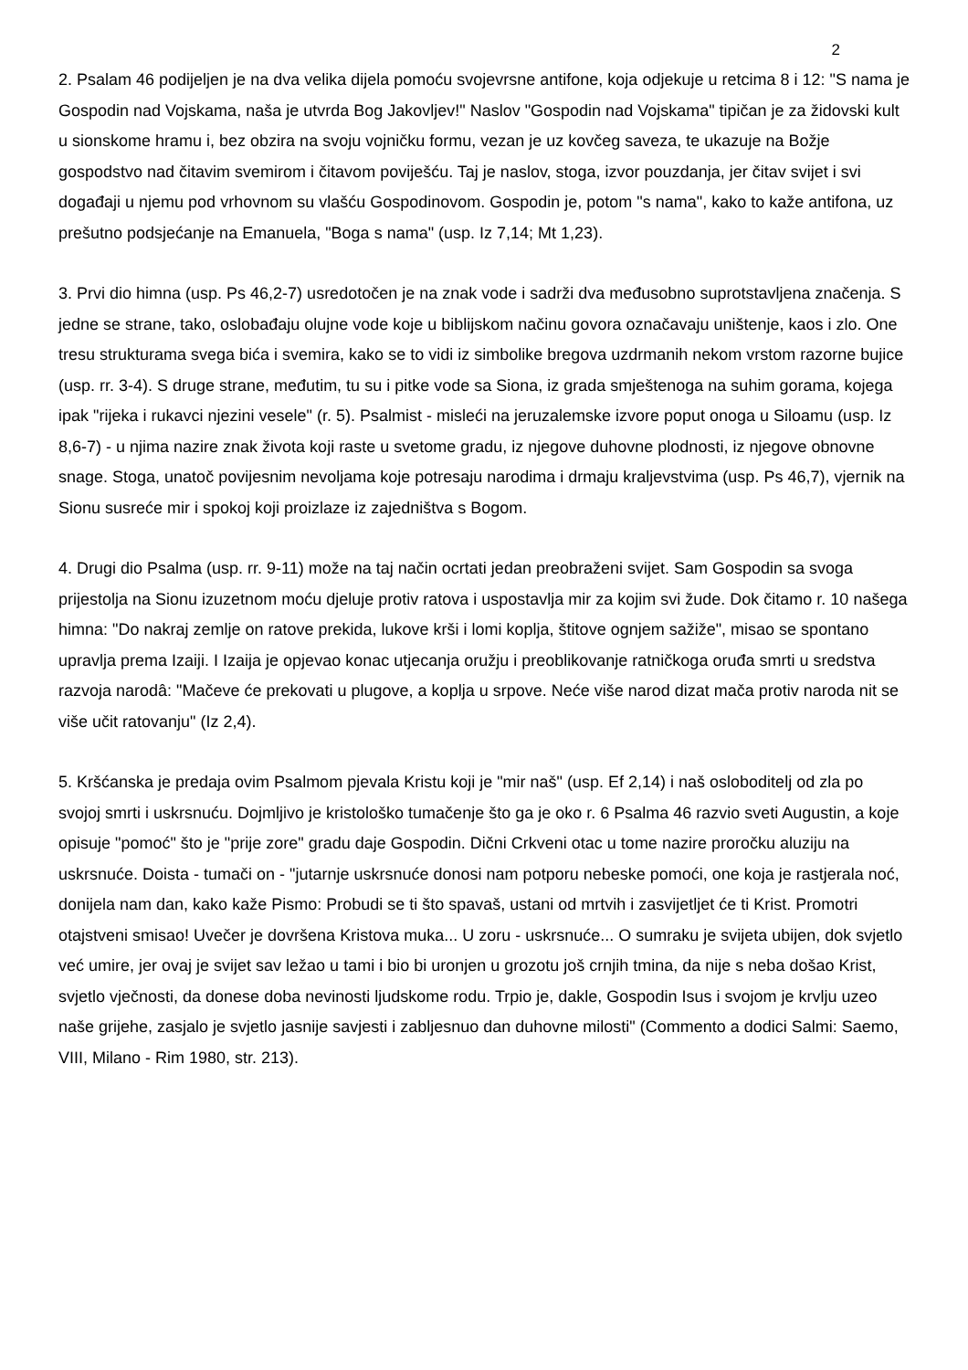2
2. Psalam 46 podijeljen je na dva velika dijela pomoću svojevrsne antifone, koja odjekuje u retcima 8 i 12: "S nama je Gospodin nad Vojskama, naša je utvrda Bog Jakovljev!" Naslov "Gospodin nad Vojskama" tipičan je za židovski kult u sionskome hramu i, bez obzira na svoju vojničku formu, vezan je uz kovčeg saveza, te ukazuje na Božje gospodstvo nad čitavim svemirom i čitavom poviješću. Taj je naslov, stoga, izvor pouzdanja, jer čitav svijet i svi događaji u njemu pod vrhovnom su vlašću Gospodinovom. Gospodin je, potom "s nama", kako to kaže antifona, uz prešutno podsjećanje na Emanuela, "Boga s nama" (usp. Iz 7,14; Mt 1,23).
3. Prvi dio himna (usp. Ps 46,2-7) usredotočen je na znak vode i sadrži dva međusobno suprotstavljena značenja. S jedne se strane, tako, oslobađaju olujne vode koje u biblijskom načinu govora označavaju uništenje, kaos i zlo. One tresu strukturama svega bića i svemira, kako se to vidi iz simbolike bregova uzdrmanih nekom vrstom razorne bujice (usp. rr. 3-4). S druge strane, međutim, tu su i pitke vode sa Siona, iz grada smještenoga na suhim gorama, kojega ipak "rijeka i rukavci njezini vesele" (r. 5). Psalmist - misleći na jeruzalemske izvore poput onoga u Siloamu (usp. Iz 8,6-7) - u njima nazire znak života koji raste u svetome gradu, iz njegove duhovne plodnosti, iz njegove obnovne snage. Stoga, unatoč povijesnim nevoljama koje potresaju narodima i drmaju kraljevstvima (usp. Ps 46,7), vjernik na Sionu susreće mir i spokoj koji proizlaze iz zajedništva s Bogom.
4. Drugi dio Psalma (usp. rr. 9-11) može na taj način ocrtati jedan preobraženi svijet. Sam Gospodin sa svoga prijestolja na Sionu izuzetnom moću djeluje protiv ratova i uspostavlja mir za kojim svi žude. Dok čitamo r. 10 našega himna: "Do nakraj zemlje on ratove prekida, lukove krši i lomi koplja, štitove ognjem sažiže", misao se spontano upravlja prema Izaiji. I Izaija je opjevao konac utjecanja oružju i preoblikovanje ratničkoga oruđa smrti u sredstva razvoja narodâ: "Mačeve će prekovati u plugove, a koplja u srpove. Neće više narod dizat mača protiv naroda nit se više učit ratovanju" (Iz 2,4).
5. Kršćanska je predaja ovim Psalmom pjevala Kristu koji je "mir naš" (usp. Ef 2,14) i naš osloboditelj od zla po svojoj smrti i uskrsnuću. Dojmljivo je kristološko tumačenje što ga je oko r. 6 Psalma 46 razvio sveti Augustin, a koje opisuje "pomoć" što je "prije zore" gradu daje Gospodin. Dični Crkveni otac u tome nazire proročku aluziju na uskrsnuće. Doista - tumači on - "jutarnje uskrsnuće donosi nam potporu nebeske pomoći, one koja je rastjerala noć, donijela nam dan, kako kaže Pismo: Probudi se ti što spavaš, ustani od mrtvih i zasvijetljet će ti Krist. Promotri otajstveni smisao! Uvečer je dovršena Kristova muka... U zoru - uskrsnuće... O sumraku je svijeta ubijen, dok svjetlo već umire, jer ovaj je svijet sav ležao u tami i bio bi uronjen u grozotu još crnjih tmina, da nije s neba došao Krist, svjetlo vječnosti, da donese doba nevinosti ljudskome rodu. Trpio je, dakle, Gospodin Isus i svojom je krvlju uzeo naše grijehe, zasjalo je svjetlo jasnije savjesti i zabljesnuo dan duhovne milosti" (Commento a dodici Salmi: Saemo, VIII, Milano - Rim 1980, str. 213).